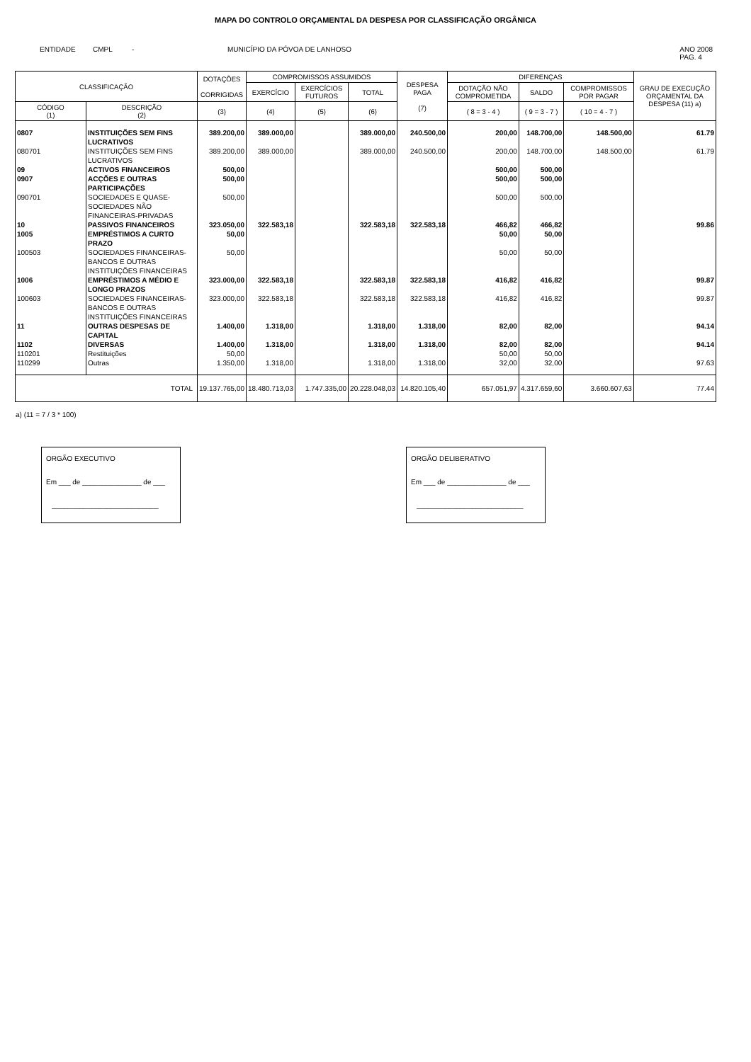MAPA DO CONTROLO ORÇAMENTAL DA DESPESA POR CLASSIFICAÇÃO ORGÂNICA
ENTIDADE CMPL - MUNICÍPIO DA PÓVOA DE LANHOSO ANO 2008
PAG. 4
| CLASSIFICAÇÃO | | DOTAÇÕES CORRIGIDAS | COMPROMISSOS ASSUMIDOS | | | DESPESA PAGA (7) | DIFERENÇAS | | | GRAU DE EXECUÇÃO ORÇAMENTAL DA DESPESA (11) a) |
| --- | --- | --- | --- | --- | --- | --- | --- | --- | --- | --- |
| | | | EXERCÍCIO | EXERCÍCIOS FUTUROS | TOTAL | | DOTAÇÃO NÃO COMPROMETIDA | SALDO | COMPROMISSOS POR PAGAR | |
| CÓDIGO (1) | DESCRIÇÃO (2) | (3) | (4) | (5) | (6) | | ( 8 = 3 - 4 ) | ( 9 = 3 - 7 ) | ( 10 = 4 - 7 ) | |
| 0807 | INSTITUIÇÕES SEM FINS LUCRATIVOS | 389.200,00 | 389.000,00 | | 389.000,00 | 240.500,00 | 200,00 | 148.700,00 | 148.500,00 | 61.79 |
| 080701 | INSTITUIÇÕES SEM FINS LUCRATIVOS | 389.200,00 | 389.000,00 | | 389.000,00 | 240.500,00 | 200,00 | 148.700,00 | 148.500,00 | 61.79 |
| 09 | ACTIVOS FINANCEIROS | 500,00 | | | | | 500,00 | 500,00 | | |
| 0907 | ACÇÕES E OUTRAS PARTICIPAÇÕES | 500,00 | | | | | 500,00 | 500,00 | | |
| 090701 | SOCIEDADES E QUASE-SOCIEDADES NÃO FINANCEIRAS-PRIVADAS | 500,00 | | | | | 500,00 | 500,00 | | |
| 10 | PASSIVOS FINANCEIROS | 323.050,00 | 322.583,18 | | 322.583,18 | 322.583,18 | 466,82 | 466,82 | | 99.86 |
| 1005 | EMPRÉSTIMOS A CURTO PRAZO | 50,00 | | | | | 50,00 | 50,00 | | |
| 100503 | SOCIEDADES FINANCEIRAS- BANCOS E OUTRAS INSTITUIÇÕES FINANCEIRAS | 50,00 | | | | | 50,00 | 50,00 | | |
| 1006 | EMPRÉSTIMOS A MÉDIO E LONGO PRAZOS | 323.000,00 | 322.583,18 | | 322.583,18 | 322.583,18 | 416,82 | 416,82 | | 99.87 |
| 100603 | SOCIEDADES FINANCEIRAS- BANCOS E OUTRAS INSTITUIÇÕES FINANCEIRAS | 323.000,00 | 322.583,18 | | 322.583,18 | 322.583,18 | 416,82 | 416,82 | | 99.87 |
| 11 | OUTRAS DESPESAS DE CAPITAL | 1.400,00 | 1.318,00 | | 1.318,00 | 1.318,00 | 82,00 | 82,00 | | 94.14 |
| 1102 | DIVERSAS | 1.400,00 | 1.318,00 | | 1.318,00 | 1.318,00 | 82,00 | 82,00 | | 94.14 |
| 110201 | Restituições | 50,00 | | | | | 50,00 | 50,00 | | |
| 110299 | Outras | 1.350,00 | 1.318,00 | | 1.318,00 | 1.318,00 | 32,00 | 32,00 | | 97.63 |
| TOTAL | | 19.137.765,00 | 18.480.713,03 | 1.747.335,00 | 20.228.048,03 | 14.820.105,40 | 657.051,97 | 4.317.659,60 | 3.660.607,63 | 77.44 |
a) (11 = 7 / 3 * 100)
ORGÃO EXECUTIVO
Em ___ de _______________ de ___
___________________________
ORGÃO DELIBERATIVO
Em ___ de _______________ de ___
___________________________